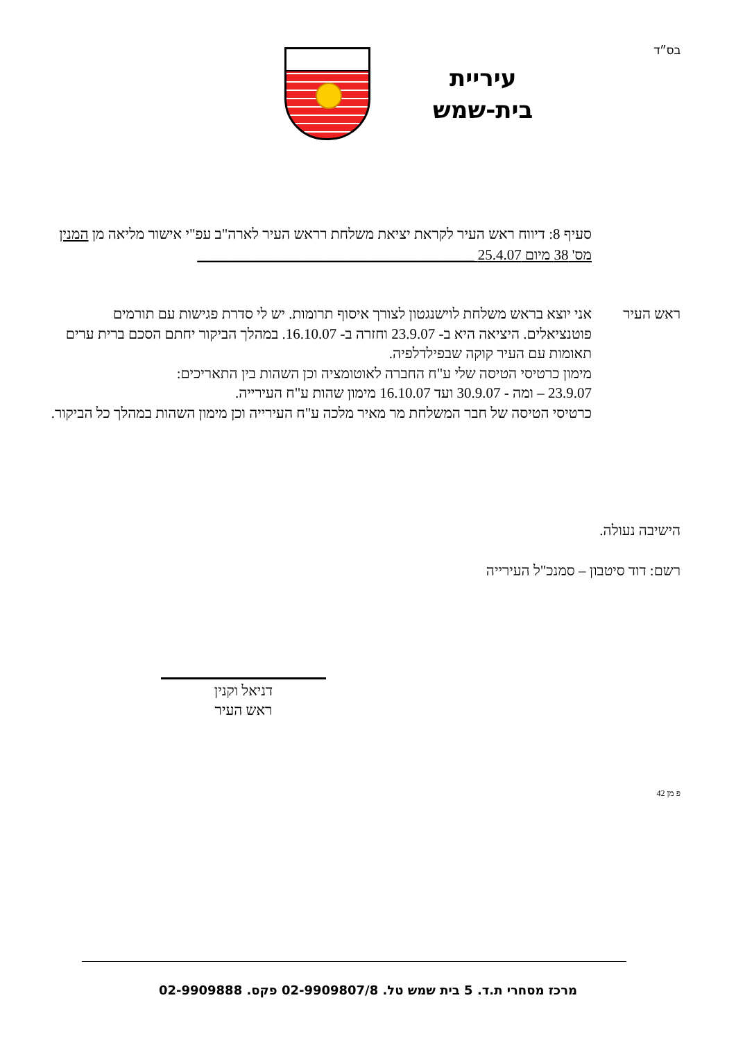בס״ד
עיריית
בית-שמש
סעיף 8: דיווח ראש העיר לקראת יציאת משלחת רראש העיר לארה"ב עפ"י אישור מליאה מן המנין מס' 38 מיום 25.4.07 ______________________________________
ראש העיר אני יוצא בראש משלחת לוישנגטון לצורך איסוף תרומות. יש לי סדרת פגישות עם תורמים פוטנציאלים. היציאה היא ב- 23.9.07 וחזרה ב- 16.10.07. במהלך הביקור יחתם הסכם ברית ערים תאומות עם העיר קוקה שבפילדלפיה.
מימון כרטיסי הטיסה שלי ע"ח החברה לאוטומציה וכן השהות בין התאריכים:
23.9.07 – ומה - 30.9.07 ועד 16.10.07 מימון שהות ע"ח העירייה.
כרטיסי הטיסה של חבר המשלחת מר מאיר מלכה ע"ח העירייה וכן מימון השהות במהלך כל הביקור.
הישיבה נעולה.
רשם: דוד סיטבון – סמנכ"ל העירייה
דניאל וקנין
ראש העיר
פ מן 42
מרכז מסחרי ת.ד. 5 בית שמש טל. 02-9909807/8 פקס. 02-9909888